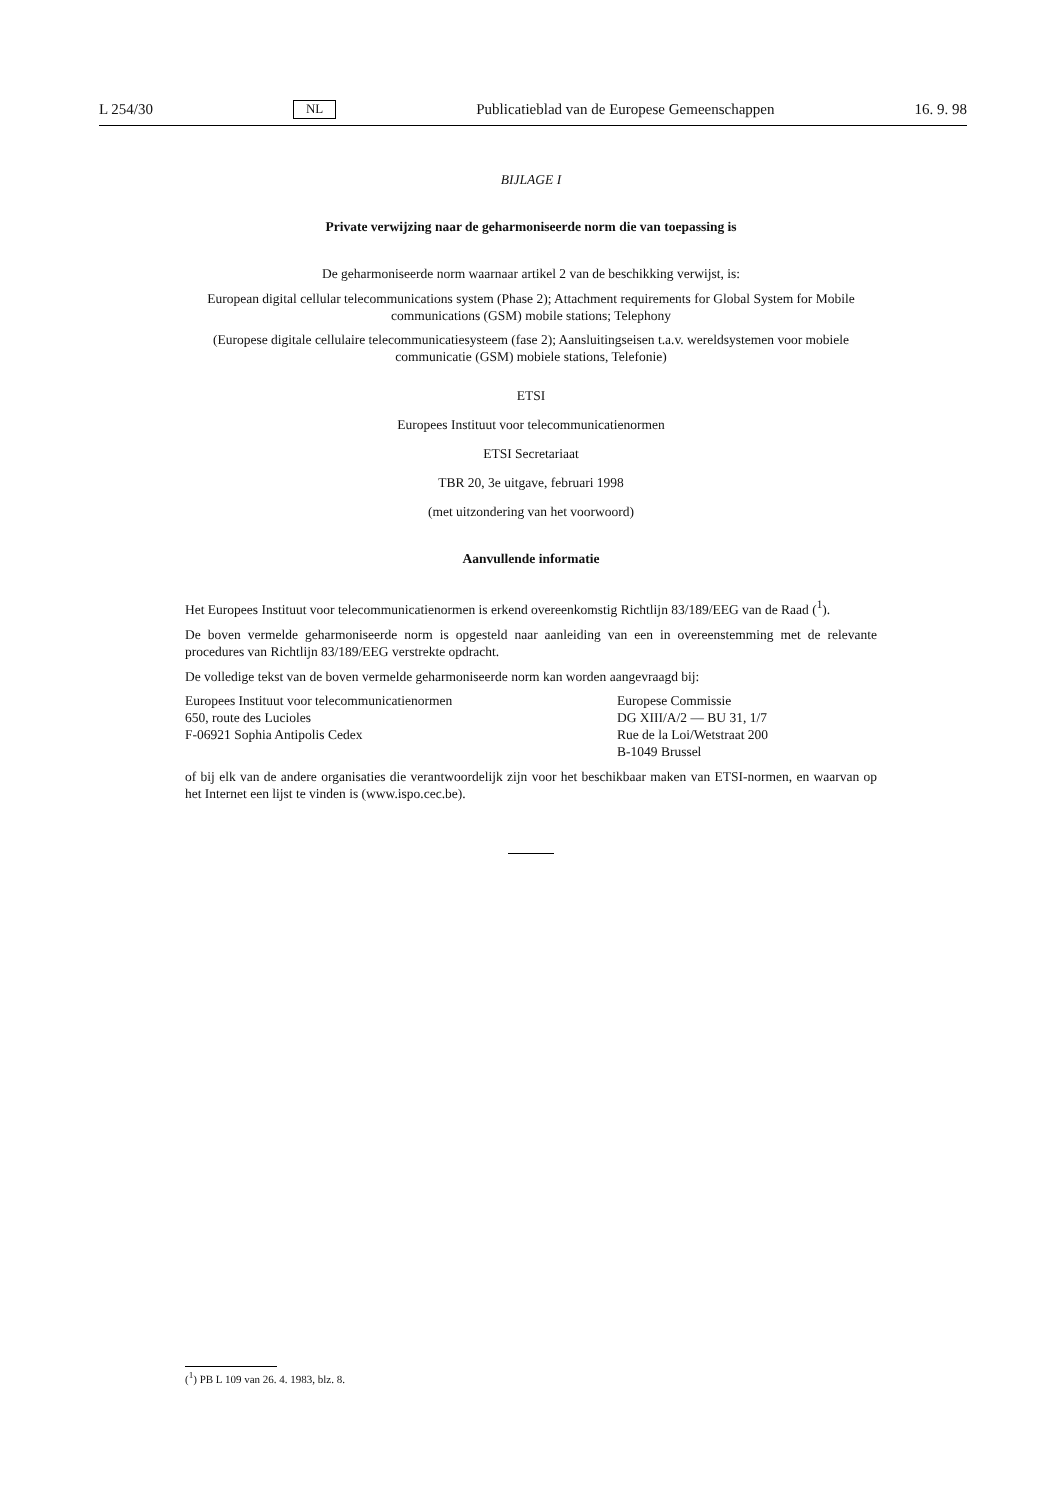L 254/30 NL Publicatieblad van de Europese Gemeenschappen 16. 9. 98
BIJLAGE I
Private verwijzing naar de geharmoniseerde norm die van toepassing is
De geharmoniseerde norm waarnaar artikel 2 van de beschikking verwijst, is:
European digital cellular telecommunications system (Phase 2); Attachment requirements for Global System for Mobile communications (GSM) mobile stations; Telephony
(Europese digitale cellulaire telecommunicatiesysteem (fase 2); Aansluitingseisen t.a.v. wereldsystemen voor mobiele communicatie (GSM) mobiele stations, Telefonie)
ETSI
Europees Instituut voor telecommunicatienormen
ETSI Secretariaat
TBR 20, 3e uitgave, februari 1998
(met uitzondering van het voorwoord)
Aanvullende informatie
Het Europees Instituut voor telecommunicatienormen is erkend overeenkomstig Richtlijn 83/189/EEG van de Raad (<sup>1</sup>).
De boven vermelde geharmoniseerde norm is opgesteld naar aanleiding van een in overeenstemming met de relevante procedures van Richtlijn 83/189/EEG verstrekte opdracht.
De volledige tekst van de boven vermelde geharmoniseerde norm kan worden aangevraagd bij:
Europees Instituut voor telecommunicatienormen
650, route des Lucioles
F-06921 Sophia Antipolis Cedex
Europese Commissie
DG XIII/A/2 — BU 31, 1/7
Rue de la Loi/Wetstraat 200
B-1049 Brussel
of bij elk van de andere organisaties die verantwoordelijk zijn voor het beschikbaar maken van ETSI-normen, en waarvan op het Internet een lijst te vinden is (www.ispo.cec.be).
(<sup>1</sup>) PB L 109 van 26. 4. 1983, blz. 8.